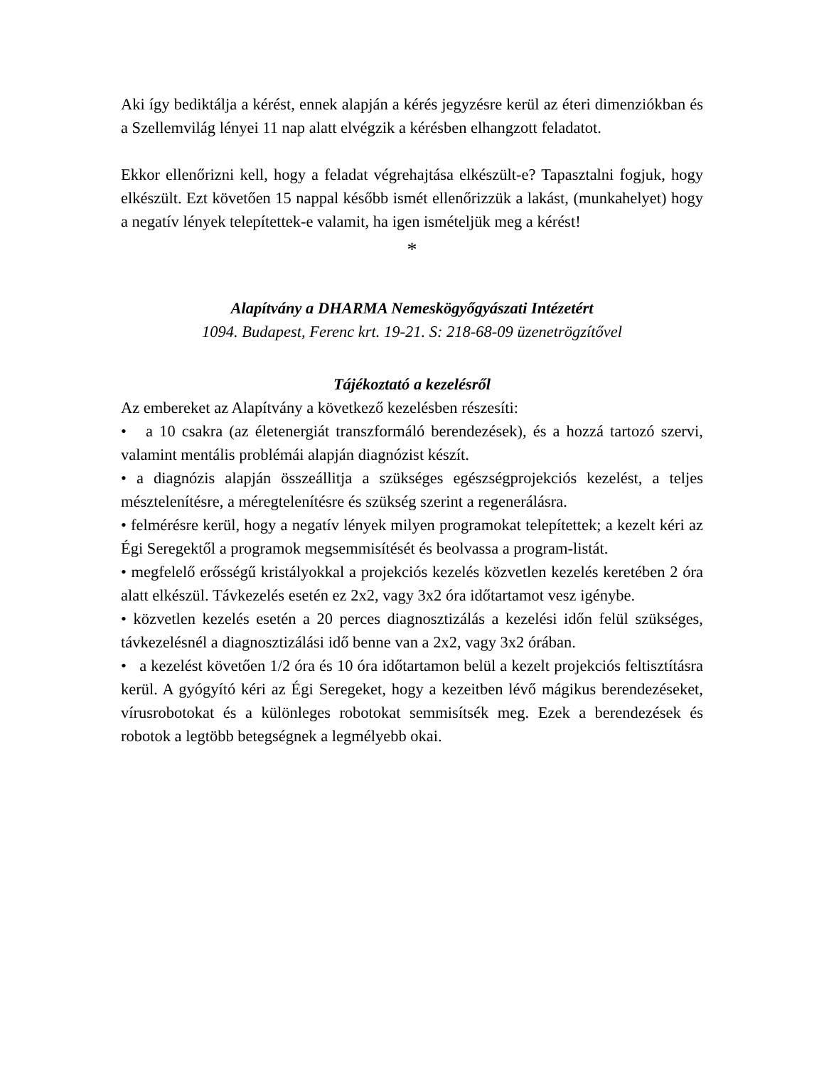Aki így bediktálja a kérést, ennek alapján a kérés jegyzésre kerül az éteri dimenziókban és a Szellemvilág lényei 11 nap alatt elvégzik a kérésben elhangzott feladatot.
Ekkor ellenőrizni kell, hogy a feladat végrehajtása elkészült-e? Tapasztalni fogjuk, hogy elkészült. Ezt követően 15 nappal később ismét ellenőrizzük a lakást, (munkahelyet) hogy a negatív lények telepítettek-e valamit, ha igen ismételjük meg a kérést!
*
Alapítvány a DHARMA Nemeskögyőgyászati Intézetért
1094. Budapest, Ferenc krt. 19-21. S: 218-68-09 üzenetrögzítővel
Tájékoztató a kezelésről
Az embereket az Alapítvány a következő kezelésben részesíti:
• a 10 csakra (az életenergiát transzformáló berendezések), és a hozzá tartozó szervi, valamint mentális problémái alapján diagnózist készít.
• a diagnózis alapján összeállitja a szükséges egészségprojekciós kezelést, a teljes mésztelenítésre, a méregtelenítésre és szükség szerint a regenerálásra.
• felmérésre kerül, hogy a negatív lények milyen programokat telepítettek; a kezelt kéri az Égi Seregektől a programok megsemmisítését és beolvassa a program-listát.
• megfelelő erősségű kristályokkal a projekciós kezelés közvetlen kezelés keretében 2 óra alatt elkészül. Távkezelés esetén ez 2x2, vagy 3x2 óra időtartamot vesz igénybe.
• közvetlen kezelés esetén a 20 perces diagnosztizálás a kezelési időn felül szükséges, távkezelésnél a diagnosztizálási idő benne van a 2x2, vagy 3x2 órában.
• a kezelést követően 1/2 óra és 10 óra időtartamon belül a kezelt projekciós feltisztításra kerül. A gyógyító kéri az Égi Seregeket, hogy a kezeitben lévő mágikus berendezéseket, vírusrobotokat és a különleges robotokat semmisítsék meg. Ezek a berendezések és robotok a legtöbb betegségnek a legmélyebb okai.